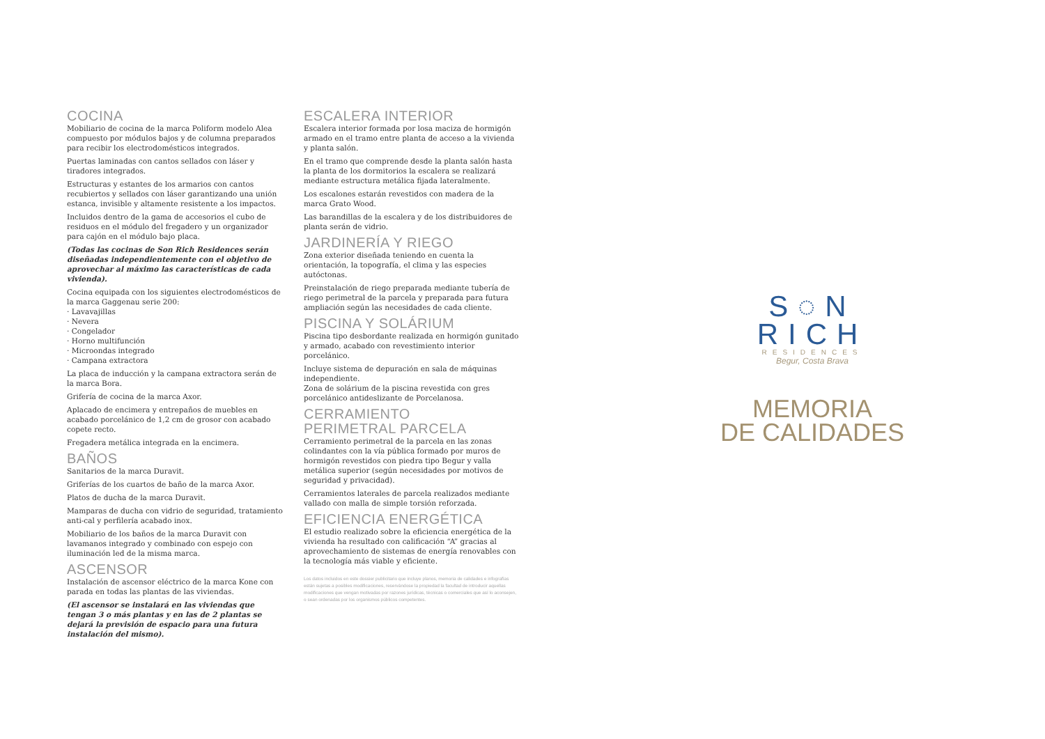COCINA
Mobiliario de cocina de la marca Poliform modelo Alea compuesto por módulos bajos y de columna preparados para recibir los electrodomésticos integrados.
Puertas laminadas con cantos sellados con láser y tiradores integrados.
Estructuras y estantes de los armarios con cantos recubiertos y sellados con láser garantizando una unión estanca, invisible y altamente resistente a los impactos.
Incluidos dentro de la gama de accesorios el cubo de residuos en el módulo del fregadero y un organizador para cajón en el módulo bajo placa.
(Todas las cocinas de Son Rich Residences serán diseñadas independientemente con el objetivo de aprovechar al máximo las características de cada vivienda).
Cocina equipada con los siguientes electrodomésticos de la marca Gaggenau serie 200:
· Lavavajillas
· Nevera
· Congelador
· Horno multifunción
· Microondas integrado
· Campana extractora
La placa de inducción y la campana extractora serán de la marca Bora.
Grifería de cocina de la marca Axor.
Aplacado de encimera y entrepaños de muebles en acabado porcelánico de 1,2 cm de grosor con acabado copete recto.
Fregadera metálica integrada en la encimera.
BAÑOS
Sanitarios de la marca Duravit.
Griferías de los cuartos de baño de la marca Axor.
Platos de ducha de la marca Duravit.
Mamparas de ducha con vidrio de seguridad, tratamiento anti-cal y perfilería acabado inox.
Mobiliario de los baños de la marca Duravit con lavamanos integrado y combinado con espejo con iluminación led de la misma marca.
ASCENSOR
Instalación de ascensor eléctrico de la marca Kone con parada en todas las plantas de las viviendas.
(El ascensor se instalará en las viviendas que tengan 3 o más plantas y en las de 2 plantas se dejará la previsión de espacio para una futura instalación del mismo).
ESCALERA INTERIOR
Escalera interior formada por losa maciza de hormigón armado en el tramo entre planta de acceso a la vivienda y planta salón.
En el tramo que comprende desde la planta salón hasta la planta de los dormitorios la escalera se realizará mediante estructura metálica fijada lateralmente.
Los escalones estarán revestidos con madera de la marca Grato Wood.
Las barandillas de la escalera y de los distribuidores de planta serán de vidrio.
JARDINERÍA Y RIEGO
Zona exterior diseñada teniendo en cuenta la orientación, la topografía, el clima y las especies autóctonas.
Preinstalación de riego preparada mediante tubería de riego perimetral de la parcela y preparada para futura ampliación según las necesidades de cada cliente.
PISCINA Y SOLÁRIUM
Piscina tipo desbordante realizada en hormigón gunitado y armado, acabado con revestimiento interior porcelánico.
Incluye sistema de depuración en sala de máquinas independiente.
Zona de solárium de la piscina revestida con gres porcelánico antideslizante de Porcelanosa.
CERRAMIENTO
PERIMETRAL PARCELA
Cerramiento perimetral de la parcela en las zonas colindantes con la vía pública formado por muros de hormigón revestidos con piedra tipo Begur y valla metálica superior (según necesidades por motivos de seguridad y privacidad).
Cerramientos laterales de parcela realizados mediante vallado con malla de simple torsión reforzada.
EFICIENCIA ENERGÉTICA
El estudio realizado sobre la eficiencia energética de la vivienda ha resultado con calificación “A” gracias al aprovechamiento de sistemas de energía renovables con la tecnología más viable y eficiente.
Los datos incluidos en este dossier publicitario que incluye planos, memoria de calidades e infografías están sujetas a posibles modificaciones, reservándose la propiedad la facultad de introducir aquellas modificaciones que vengan motivadas por razones jurídicas, técnicas o comerciales que así lo aconsejen, o sean ordenadas por los organismos públicos competentes.
S◌N
RICH
RESIDENCES
Begur, Costa Brava
MEMORIA
DE CALIDADES